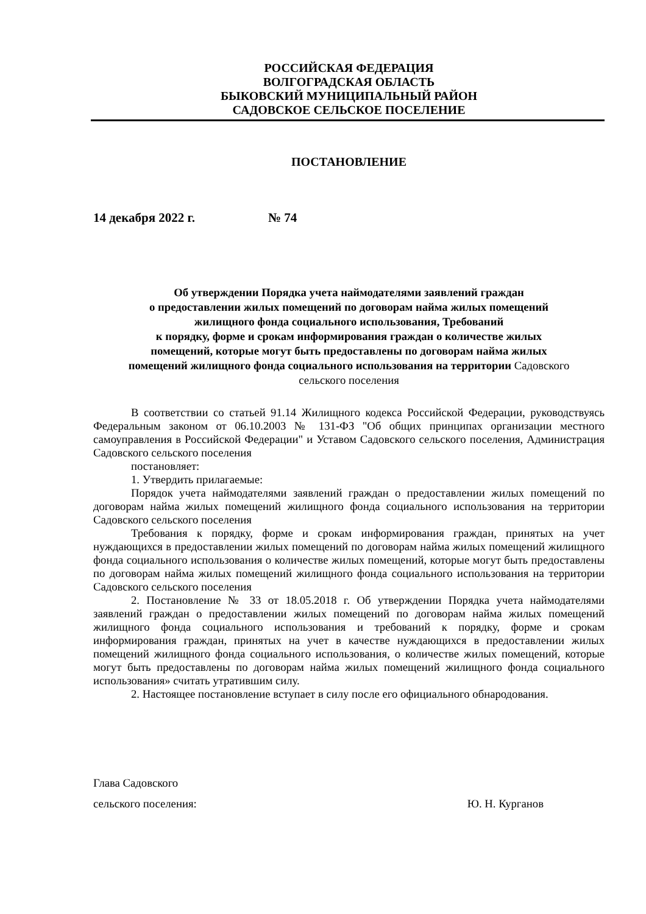РОССИЙСКАЯ ФЕДЕРАЦИЯ
ВОЛГОГРАДСКАЯ ОБЛАСТЬ
БЫКОВСКИЙ МУНИЦИПАЛЬНЫЙ РАЙОН
САДОВСКОЕ СЕЛЬСКОЕ ПОСЕЛЕНИЕ
ПОСТАНОВЛЕНИЕ
14 декабря 2022 г. № 74
Об утверждении Порядка учета наймодателями заявлений граждан
о предоставлении жилых помещений по договорам найма жилых помещений
жилищного фонда социального использования, Требований
к порядку, форме и срокам информирования граждан о количестве жилых
помещений, которые могут быть предоставлены по договорам найма жилых
помещений жилищного фонда социального использования на территории Садовского
сельского поселения
В соответствии со статьей 91.14 Жилищного кодекса Российской Федерации, руководствуясь Федеральным законом от 06.10.2003 № 131-ФЗ "Об общих принципах организации местного самоуправления в Российской Федерации" и Уставом Садовского сельского поселения, Администрация Садовского сельского поселения
постановляет:
1. Утвердить прилагаемые:
Порядок учета наймодателями заявлений граждан о предоставлении жилых помещений по договорам найма жилых помещений жилищного фонда социального использования на территории Садовского сельского поселения
Требования к порядку, форме и срокам информирования граждан, принятых на учет нуждающихся в предоставлении жилых помещений по договорам найма жилых помещений жилищного фонда социального использования о количестве жилых помещений, которые могут быть предоставлены по договорам найма жилых помещений жилищного фонда социального использования на территории Садовского сельского поселения
2. Постановление № 33 от 18.05.2018 г. Об утверждении Порядка учета наймодателями заявлений граждан о предоставлении жилых помещений по договорам найма жилых помещений жилищного фонда социального использования и требований к порядку, форме и срокам информирования граждан, принятых на учет в качестве нуждающихся в предоставлении жилых помещений жилищного фонда социального использования, о количестве жилых помещений, которые могут быть предоставлены по договорам найма жилых помещений жилищного фонда социального использования» считать утратившим силу.
2. Настоящее постановление вступает в силу после его официального обнародования.
Глава Садовского
сельского поселения: Ю. Н. Курганов